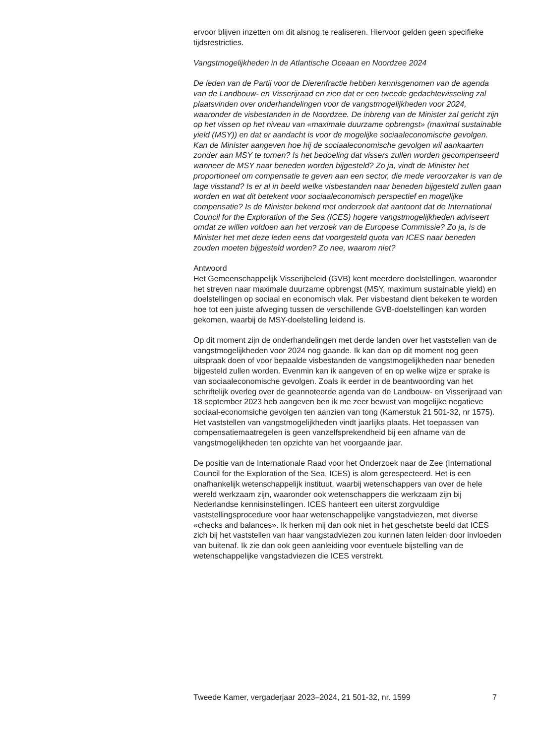ervoor blijven inzetten om dit alsnog te realiseren. Hiervoor gelden geen specifieke tijdsrestricties.
Vangstmogelijkheden in de Atlantische Oceaan en Noordzee 2024
De leden van de Partij voor de Dierenfractie hebben kennisgenomen van de agenda van de Landbouw- en Visserijraad en zien dat er een tweede gedachtewisseling zal plaatsvinden over onderhandelingen voor de vangstmogelijkheden voor 2024, waaronder de visbestanden in de Noordzee. De inbreng van de Minister zal gericht zijn op het vissen op het niveau van «maximale duurzame opbrengst» (maximal sustainable yield (MSY)) en dat er aandacht is voor de mogelijke sociaaleconomische gevolgen. Kan de Minister aangeven hoe hij de sociaaleconomische gevolgen wil aankaarten zonder aan MSY te tornen? Is het bedoeling dat vissers zullen worden gecompenseerd wanneer de MSY naar beneden worden bijgesteld? Zo ja, vindt de Minister het proportioneel om compensatie te geven aan een sector, die mede veroorzaker is van de lage visstand? Is er al in beeld welke visbestanden naar beneden bijgesteld zullen gaan worden en wat dit betekent voor sociaaleconomisch perspectief en mogelijke compensatie? Is de Minister bekend met onderzoek dat aantoont dat de International Council for the Exploration of the Sea (ICES) hogere vangstmogelijkheden adviseert omdat ze willen voldoen aan het verzoek van de Europese Commissie? Zo ja, is de Minister het met deze leden eens dat voorgesteld quota van ICES naar beneden zouden moeten bijgesteld worden? Zo nee, waarom niet?
Antwoord
Het Gemeenschappelijk Visserijbeleid (GVB) kent meerdere doelstellingen, waaronder het streven naar maximale duurzame opbrengst (MSY, maximum sustainable yield) en doelstellingen op sociaal en economisch vlak. Per visbestand dient bekeken te worden hoe tot een juiste afweging tussen de verschillende GVB-doelstellingen kan worden gekomen, waarbij de MSY-doelstelling leidend is.
Op dit moment zijn de onderhandelingen met derde landen over het vaststellen van de vangstmogelijkheden voor 2024 nog gaande. Ik kan dan op dit moment nog geen uitspraak doen of voor bepaalde visbestanden de vangstmogelijkheden naar beneden bijgesteld zullen worden. Evenmin kan ik aangeven of en op welke wijze er sprake is van sociaaleconomische gevolgen. Zoals ik eerder in de beantwoording van het schriftelijk overleg over de geannoteerde agenda van de Landbouw- en Visserijraad van 18 september 2023 heb aangeven ben ik me zeer bewust van mogelijke negatieve sociaal-economsiche gevolgen ten aanzien van tong (Kamerstuk 21 501-32, nr 1575). Het vaststellen van vangstmogelijkheden vindt jaarlijks plaats. Het toepassen van compensatiemaatregelen is geen vanzelfsprekendheid bij een afname van de vangstmogelijkheden ten opzichte van het voorgaande jaar.
De positie van de Internationale Raad voor het Onderzoek naar de Zee (International Council for the Exploration of the Sea, ICES) is alom gerespecteerd. Het is een onafhankelijk wetenschappelijk instituut, waarbij wetenschappers van over de hele wereld werkzaam zijn, waaronder ook wetenschappers die werkzaam zijn bij Nederlandse kennisinstellingen. ICES hanteert een uiterst zorgvuldige vaststellingsprocedure voor haar wetenschappelijke vangstadviezen, met diverse «checks and balances». Ik herken mij dan ook niet in het geschetste beeld dat ICES zich bij het vaststellen van haar vangstadviezen zou kunnen laten leiden door invloeden van buitenaf. Ik zie dan ook geen aanleiding voor eventuele bijstelling van de wetenschappelijke vangstadviezen die ICES verstrekt.
Tweede Kamer, vergaderjaar 2023–2024, 21 501-32, nr. 1599 7